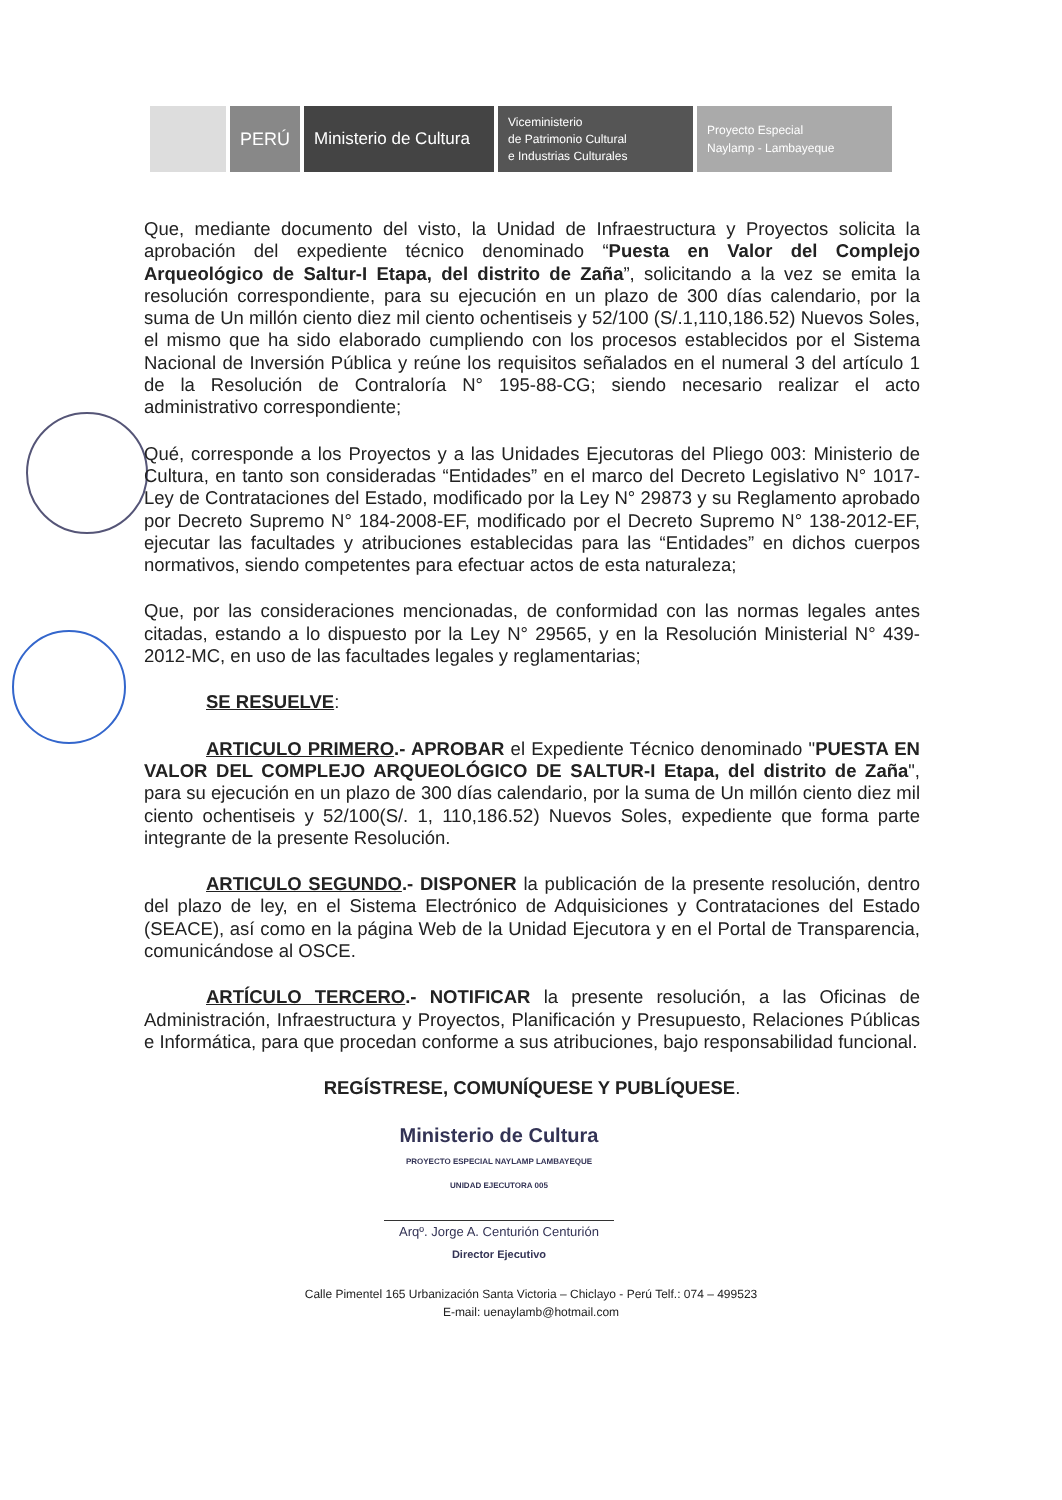PERÚ Ministerio de Cultura
Viceministerio
de Patrimonio Cultural
e Industrias Culturales
Proyecto Especial
Naylamp - Lambayeque
Que, mediante documento del visto, la Unidad de Infraestructura y Proyectos solicita la aprobación del expediente técnico denominado “Puesta en Valor del Complejo Arqueológico de Saltur-I Etapa, del distrito de Zaña”, solicitando a la vez se emita la resolución correspondiente, para su ejecución en un plazo de 300 días calendario, por la suma de Un millón ciento diez mil ciento ochentiseis y 52/100 (S/.1,110,186.52) Nuevos Soles, el mismo que ha sido elaborado cumpliendo con los procesos establecidos por el Sistema Nacional de Inversión Pública y reúne los requisitos señalados en el numeral 3 del artículo 1 de la Resolución de Contraloría N° 195-88-CG; siendo necesario realizar el acto administrativo correspondiente;
Qué, corresponde a los Proyectos y a las Unidades Ejecutoras del Pliego 003: Ministerio de Cultura, en tanto son consideradas “Entidades” en el marco del Decreto Legislativo N° 1017-Ley de Contrataciones del Estado, modificado por la Ley N° 29873 y su Reglamento aprobado por Decreto Supremo N° 184-2008-EF, modificado por el Decreto Supremo N° 138-2012-EF, ejecutar las facultades y atribuciones establecidas para las “Entidades” en dichos cuerpos normativos, siendo competentes para efectuar actos de esta naturaleza;
Que, por las consideraciones mencionadas, de conformidad con las normas legales antes citadas, estando a lo dispuesto por la Ley N° 29565, y en la Resolución Ministerial N° 439-2012-MC, en uso de las facultades legales y reglamentarias;
SE RESUELVE:
ARTICULO PRIMERO.- APROBAR el Expediente Técnico denominado "PUESTA EN VALOR DEL COMPLEJO ARQUEOLÓGICO DE SALTUR-I Etapa, del distrito de Zaña", para su ejecución en un plazo de 300 días calendario, por la suma de Un millón ciento diez mil ciento ochentiseis y 52/100(S/. 1, 110,186.52) Nuevos Soles, expediente que forma parte integrante de la presente Resolución.
ARTICULO SEGUNDO.- DISPONER la publicación de la presente resolución, dentro del plazo de ley, en el Sistema Electrónico de Adquisiciones y Contrataciones del Estado (SEACE), así como en la página Web de la Unidad Ejecutora y en el Portal de Transparencia, comunicándose al OSCE.
ARTÍCULO TERCERO.- NOTIFICAR la presente resolución, a las Oficinas de Administración, Infraestructura y Proyectos, Planificación y Presupuesto, Relaciones Públicas e Informática, para que procedan conforme a sus atribuciones, bajo responsabilidad funcional.
REGÍSTRESE, COMUNÍQUESE Y PUBLÍQUESE.
Ministerio de Cultura
PROYECTO ESPECIAL NAYLAMP LAMBAYEQUE
UNIDAD EJECUTORA 005
Arqº. Jorge A. Centurión Centurión
Director Ejecutivo
Calle Pimentel 165 Urbanización Santa Victoria – Chiclayo - Perú Telf.: 074 – 499523
E-mail: uenaylamb@hotmail.com